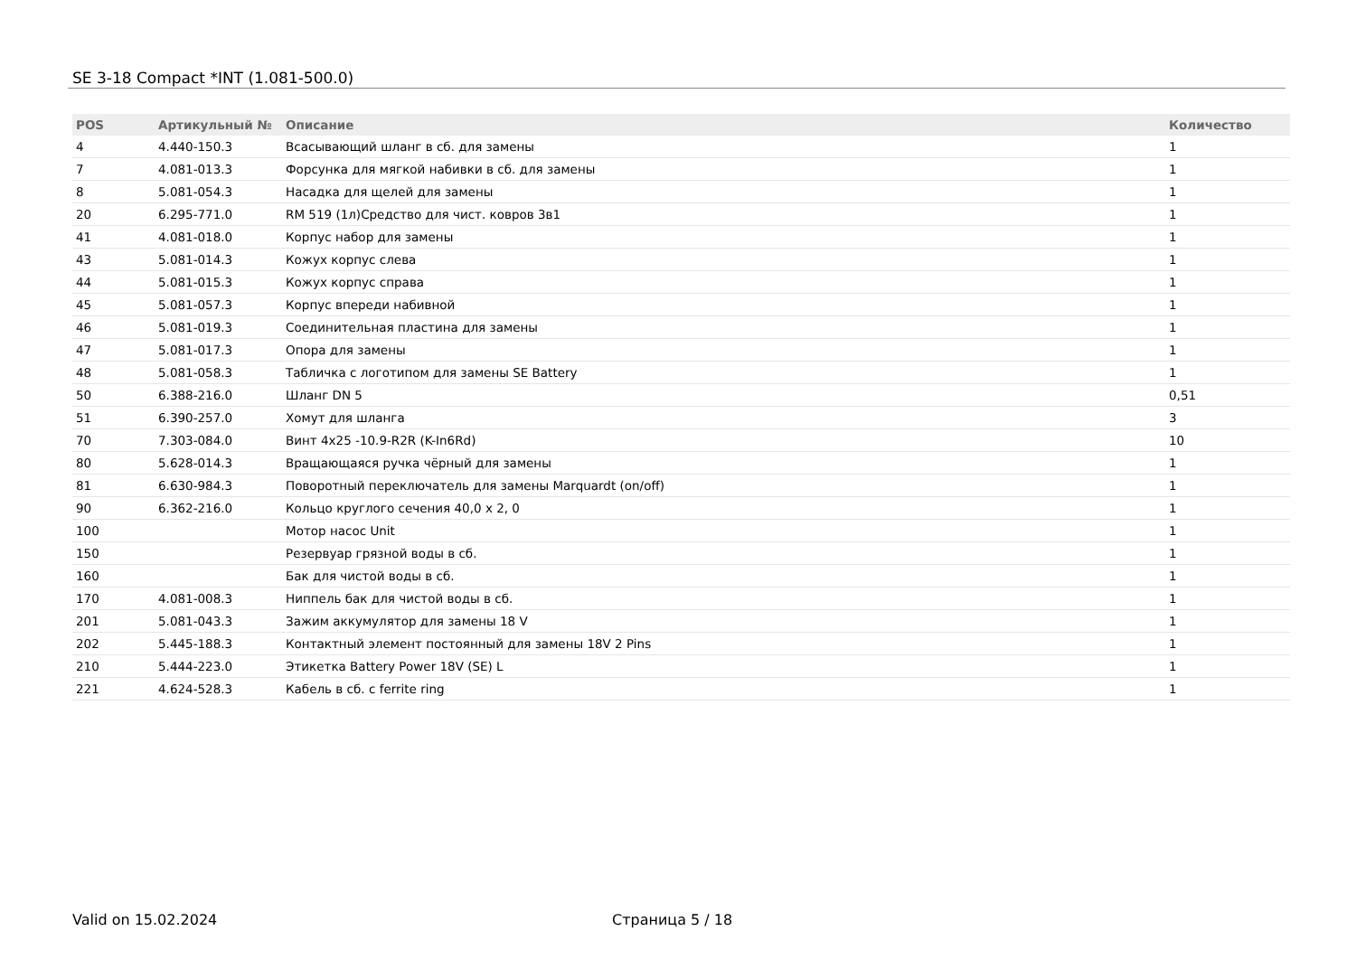SE 3-18 Compact *INT (1.081-500.0)
| POS | Артикульный № | Описание | Количество |
| --- | --- | --- | --- |
| 4 | 4.440-150.3 | Всасывающий шланг в сб. для замены | 1 |
| 7 | 4.081-013.3 | Форсунка для мягкой набивки в сб. для замены | 1 |
| 8 | 5.081-054.3 | Насадка для щелей для замены | 1 |
| 20 | 6.295-771.0 | RM 519 (1л)Средство для чист. ковров 3в1 | 1 |
| 41 | 4.081-018.0 | Корпус набор для замены | 1 |
| 43 | 5.081-014.3 | Кожух корпус слева | 1 |
| 44 | 5.081-015.3 | Кожух корпус справа | 1 |
| 45 | 5.081-057.3 | Корпус впереди набивной | 1 |
| 46 | 5.081-019.3 | Соединительная пластина для замены | 1 |
| 47 | 5.081-017.3 | Опора для замены | 1 |
| 48 | 5.081-058.3 | Табличка с логотипом для замены SE Battery | 1 |
| 50 | 6.388-216.0 | Шланг DN 5 | 0,51 |
| 51 | 6.390-257.0 | Хомут для шланга | 3 |
| 70 | 7.303-084.0 | Винт 4x25 -10.9-R2R (K-In6Rd) | 10 |
| 80 | 5.628-014.3 | Вращающаяся ручка чёрный для замены | 1 |
| 81 | 6.630-984.3 | Поворотный переключатель для замены Marquardt (on/off) | 1 |
| 90 | 6.362-216.0 | Кольцо круглого сечения 40,0 x 2, 0 | 1 |
| 100 | | Мотор насос Unit | 1 |
| 150 | | Резервуар грязной воды в сб. | 1 |
| 160 | | Бак для чистой воды в сб. | 1 |
| 170 | 4.081-008.3 | Ниппель бак для чистой воды в сб. | 1 |
| 201 | 5.081-043.3 | Зажим аккумулятор для замены 18 V | 1 |
| 202 | 5.445-188.3 | Контактный элемент постоянный для замены 18V 2 Pins | 1 |
| 210 | 5.444-223.0 | Этикетка Battery Power 18V (SE) L | 1 |
| 221 | 4.624-528.3 | Кабель в сб. с ferrite ring | 1 |
Valid on 15.02.2024 Страница 5 / 18